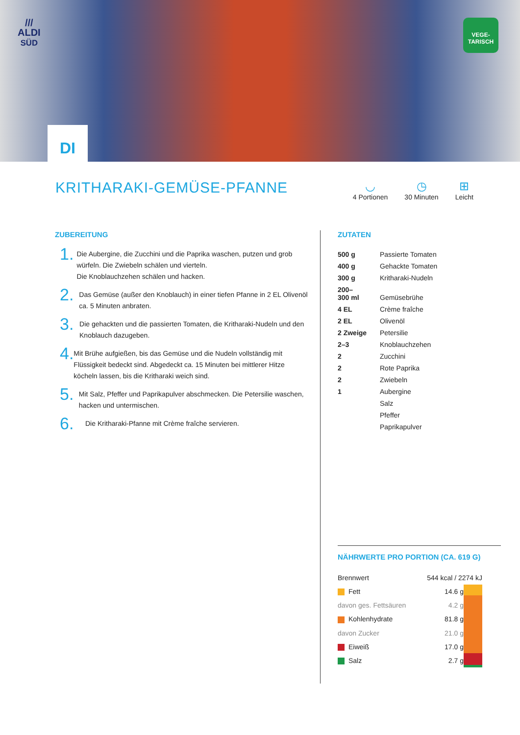///
ALDI
SÜD
VEGE-
TARISCH
DI
KRITHARAKI-GEMÜSE-PFANNE
◡
4 Portionen
◷
30 Minuten
⊞
Leicht
ZUBEREITUNG
1.
Die Aubergine, die Zucchini und die Paprika waschen, putzen und grob würfeln. Die Zwiebeln schälen und vierteln.
Die Knoblauchzehen schälen und hacken.
2.
Das Gemüse (außer den Knoblauch) in einer tiefen Pfanne in 2 EL Olivenöl ca. 5 Minuten anbraten.
3.
Die gehackten und die passierten Tomaten, die Kritharaki-Nudeln und den Knoblauch dazugeben.
4.
Mit Brühe aufgießen, bis das Gemüse und die Nudeln vollständig mit Flüssigkeit bedeckt sind. Abgedeckt ca. 15 Minuten bei mittlerer Hitze köcheln lassen, bis die Kritharaki weich sind.
5.
Mit Salz, Pfeffer und Paprikapulver abschmecken. Die Petersilie waschen, hacken und untermischen.
6.
Die Kritharaki-Pfanne mit Crème fraîche servieren.
ZUTATEN
| 500 g | Passierte Tomaten |
| 400 g | Gehackte Tomaten |
| 300 g | Kritharaki-Nudeln |
| 200– 300 ml | Gemüsebrühe |
| 4 EL | Crème fraîche |
| 2 EL | Olivenöl |
| 2 Zweige | Petersilie |
| 2–3 | Knoblauchzehen |
| 2 | Zucchini |
| 2 | Rote Paprika |
| 2 | Zwiebeln |
| 1 | Aubergine |
| | Salz |
| | Pfeffer |
| | Paprikapulver |
NÄHRWERTE PRO PORTION (CA. 619 G)
| Brennwert | 544 kcal / 2274 kJ | |
| Fett | 14.6 g | |
| davon ges. Fettsäuren | 4.2 g | |
| Kohlenhydrate | 81.8 g | |
| davon Zucker | 21.0 g | |
| Eiweiß | 17.0 g | |
| Salz | 2.7 g | |